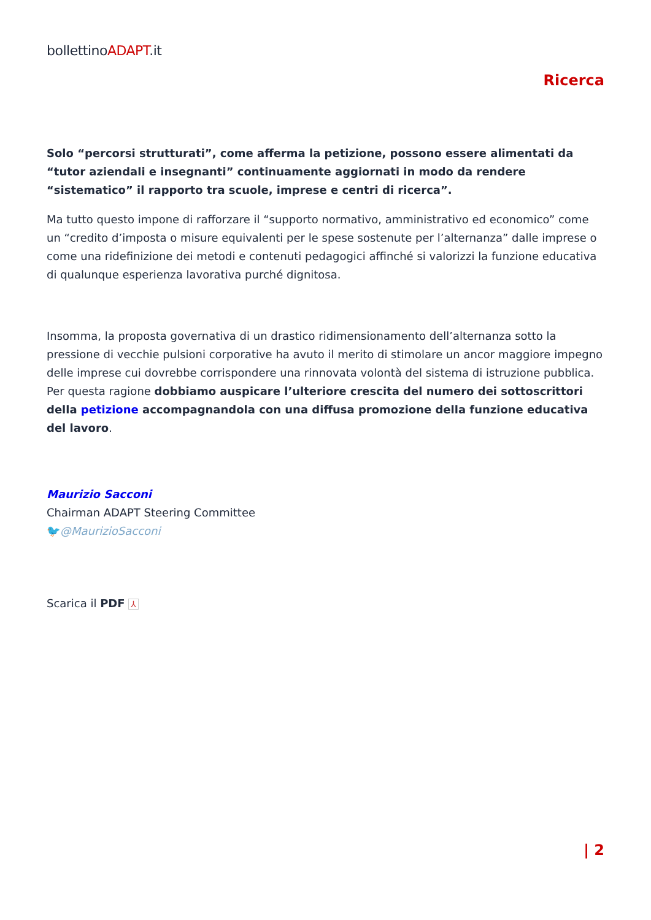bollettinoADAPT.it
Ricerca
Solo “percorsi strutturati”, come afferma la petizione, possono essere alimentati da “tutor aziendali e insegnanti” continuamente aggiornati in modo da rendere “sistematico” il rapporto tra scuole, imprese e centri di ricerca”.
Ma tutto questo impone di rafforzare il “supporto normativo, amministrativo ed economico” come un “credito d’imposta o misure equivalenti per le spese sostenute per l’alternanza” dalle imprese o come una ridefinizione dei metodi e contenuti pedagogici affinché si valorizzi la funzione educativa di qualunque esperienza lavorativa purché dignitosa.
Insomma, la proposta governativa di un drastico ridimensionamento dell’alternanza sotto la pressione di vecchie pulsioni corporative ha avuto il merito di stimolare un ancor maggiore impegno delle imprese cui dovrebbe corrispondere una rinnovata volontà del sistema di istruzione pubblica. Per questa ragione dobbiamo auspicare l’ulteriore crescita del numero dei sottoscrittori della petizione accompagnandola con una diffusa promozione della funzione educativa del lavoro.
Maurizio Sacconi
Chairman ADAPT Steering Committee
🐦@MaurizioSacconi
Scarica il PDF ⅄
| 2